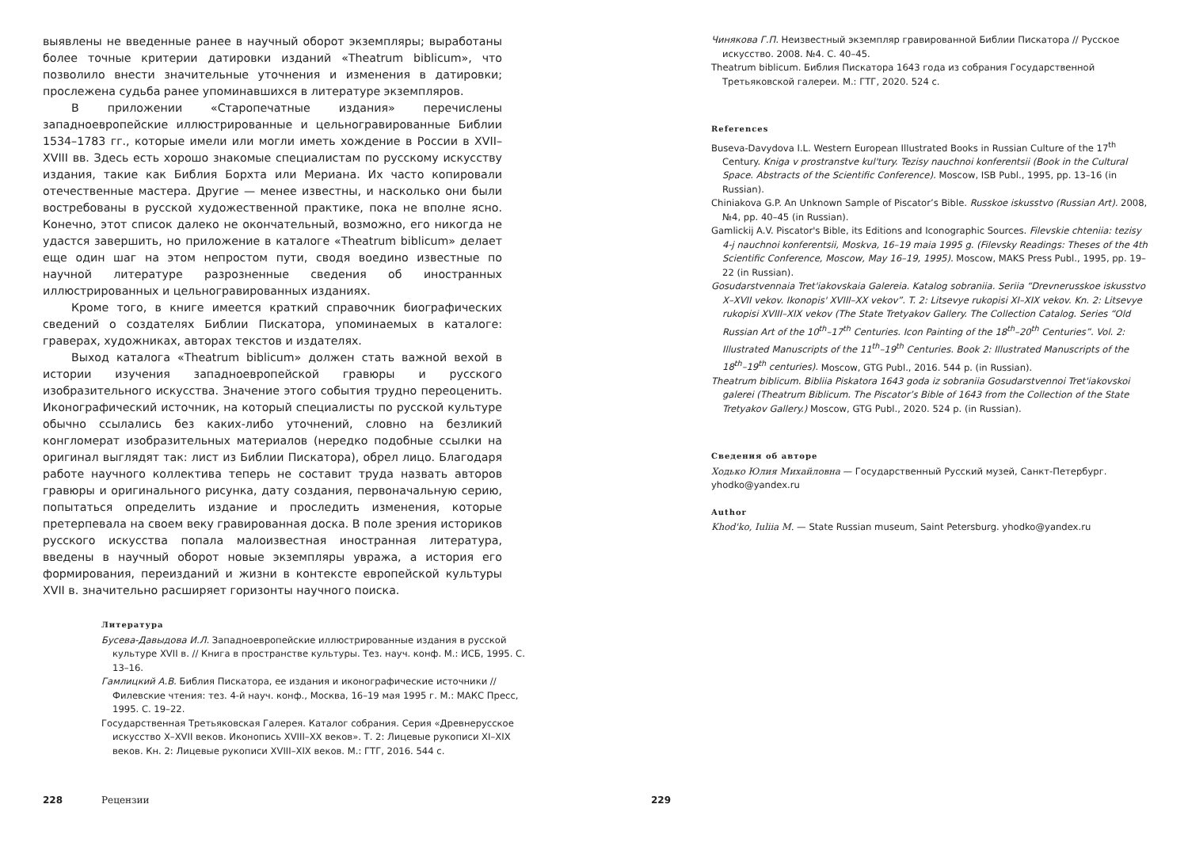выявлены не введенные ранее в научный оборот экземпляры; выработаны более точные критерии датировки изданий «Theatrum biblicum», что позволило внести значительные уточнения и изменения в датировки; прослежена судьба ранее упоминавшихся в литературе экземпляров.
В приложении «Старопечатные издания» перечислены западноевропейские иллюстрированные и цельногравированные Библии 1534–1783 гг., которые имели или могли иметь хождение в России в XVII–XVIII вв. Здесь есть хорошо знакомые специалистам по русскому искусству издания, такие как Библия Борхта или Мериана. Их часто копировали отечественные мастера. Другие — менее известны, и насколько они были востребованы в русской художественной практике, пока не вполне ясно. Конечно, этот список далеко не окончательный, возможно, его никогда не удастся завершить, но приложение в каталоге «Theatrum biblicum» делает еще один шаг на этом непростом пути, сводя воедино известные по научной литературе разрозненные сведения об иностранных иллюстрированных и цельногравированных изданиях.
Кроме того, в книге имеется краткий справочник биографических сведений о создателях Библии Пискатора, упоминаемых в каталоге: граверах, художниках, авторах текстов и издателях.
Выход каталога «Theatrum biblicum» должен стать важной вехой в истории изучения западноевропейской гравюры и русского изобразительного искусства. Значение этого события трудно переоценить. Иконографический источник, на который специалисты по русской культуре обычно ссылались без каких-либо уточнений, словно на безликий конгломерат изобразительных материалов (нередко подобные ссылки на оригинал выглядят так: лист из Библии Пискатора), обрел лицо. Благодаря работе научного коллектива теперь не составит труда назвать авторов гравюры и оригинального рисунка, дату создания, первоначальную серию, попытаться определить издание и проследить изменения, которые претерпевала на своем веку гравированная доска. В поле зрения историков русского искусства попала малоизвестная иностранная литература, введены в научный оборот новые экземпляры увража, а история его формирования, переизданий и жизни в контексте европейской культуры XVII в. значительно расширяет горизонты научного поиска.
Литература
Бусева-Давыдова И.Л. Западноевропейские иллюстрированные издания в русской культуре XVII в. // Книга в пространстве культуры. Тез. науч. конф. М.: ИСБ, 1995. С. 13–16.
Гамлицкий А.В. Библия Пискатора, ее издания и иконографические источники // Филевские чтения: тез. 4-й науч. конф., Москва, 16–19 мая 1995 г. М.: МАКС Пресс, 1995. С. 19–22.
Государственная Третьяковская Галерея. Каталог собрания. Серия «Древнерусское искусство X–XVII веков. Иконопись XVIII–XX веков». Т. 2: Лицевые рукописи XI–XIX веков. Кн. 2: Лицевые рукописи XVIII–XIX веков. М.: ГТГ, 2016. 544 с.
228 Рецензии
Чинякова Г.П. Неизвестный экземпляр гравированной Библии Пискатора // Русское искусство. 2008. №4. С. 40–45.
Theatrum biblicum. Библия Пискатора 1643 года из собрания Государственной Третьяковской галереи. М.: ГТГ, 2020. 524 с.
References
Buseva-Davydova I.L. Western European Illustrated Books in Russian Culture of the 17<sup>th</sup> Century. Kniga v prostranstve kul'tury. Tezisy nauchnoi konferentsii (Book in the Cultural Space. Abstracts of the Scientific Conference). Moscow, ISB Publ., 1995, pp. 13–16 (in Russian).
Chiniakova G.P. An Unknown Sample of Piscator’s Bible. Russkoe iskusstvo (Russian Art). 2008, №4, pp. 40–45 (in Russian).
Gamlickij A.V. Piscator's Bible, its Editions and Iconographic Sources. Filevskie chteniia: tezisy 4-j nauchnoi konferentsii, Moskva, 16–19 maia 1995 g. (Filevsky Readings: Theses of the 4th Scientific Conference, Moscow, May 16–19, 1995). Moscow, MAKS Press Publ., 1995, pp. 19–22 (in Russian).
Gosudarstvennaia Tret'iakovskaia Galereia. Katalog sobraniia. Seriia “Drevnerusskoe iskusstvo X–XVII vekov. Ikonopis' XVIII–XX vekov”. T. 2: Litsevye rukopisi XI–XIX vekov. Kn. 2: Litsevye rukopisi XVIII–XIX vekov (The State Tretyakov Gallery. The Collection Catalog. Series “Old Russian Art of the 10<sup>th</sup>–17<sup>th</sup> Centuries. Icon Painting of the 18<sup>th</sup>–20<sup>th</sup> Centuries”. Vol. 2: Illustrated Manuscripts of the 11<sup>th</sup>–19<sup>th</sup> Centuries. Book 2: Illustrated Manuscripts of the 18<sup>th</sup>–19<sup>th</sup> centuries). Moscow, GTG Publ., 2016. 544 p. (in Russian).
Theatrum biblicum. Bibliia Piskatora 1643 goda iz sobraniia Gosudarstvennoi Tret'iakovskoi galerei (Theatrum Biblicum. The Piscator’s Bible of 1643 from the Collection of the State Tretyakov Gallery.) Moscow, GTG Publ., 2020. 524 p. (in Russian).
Сведения об авторе
Ходько Юлия Михайловна — Государственный Русский музей, Санкт-Петербург. yhodko@yandex.ru
Author
Khod'ko, Iuliia M. — State Russian museum, Saint Petersburg. yhodko@yandex.ru
229